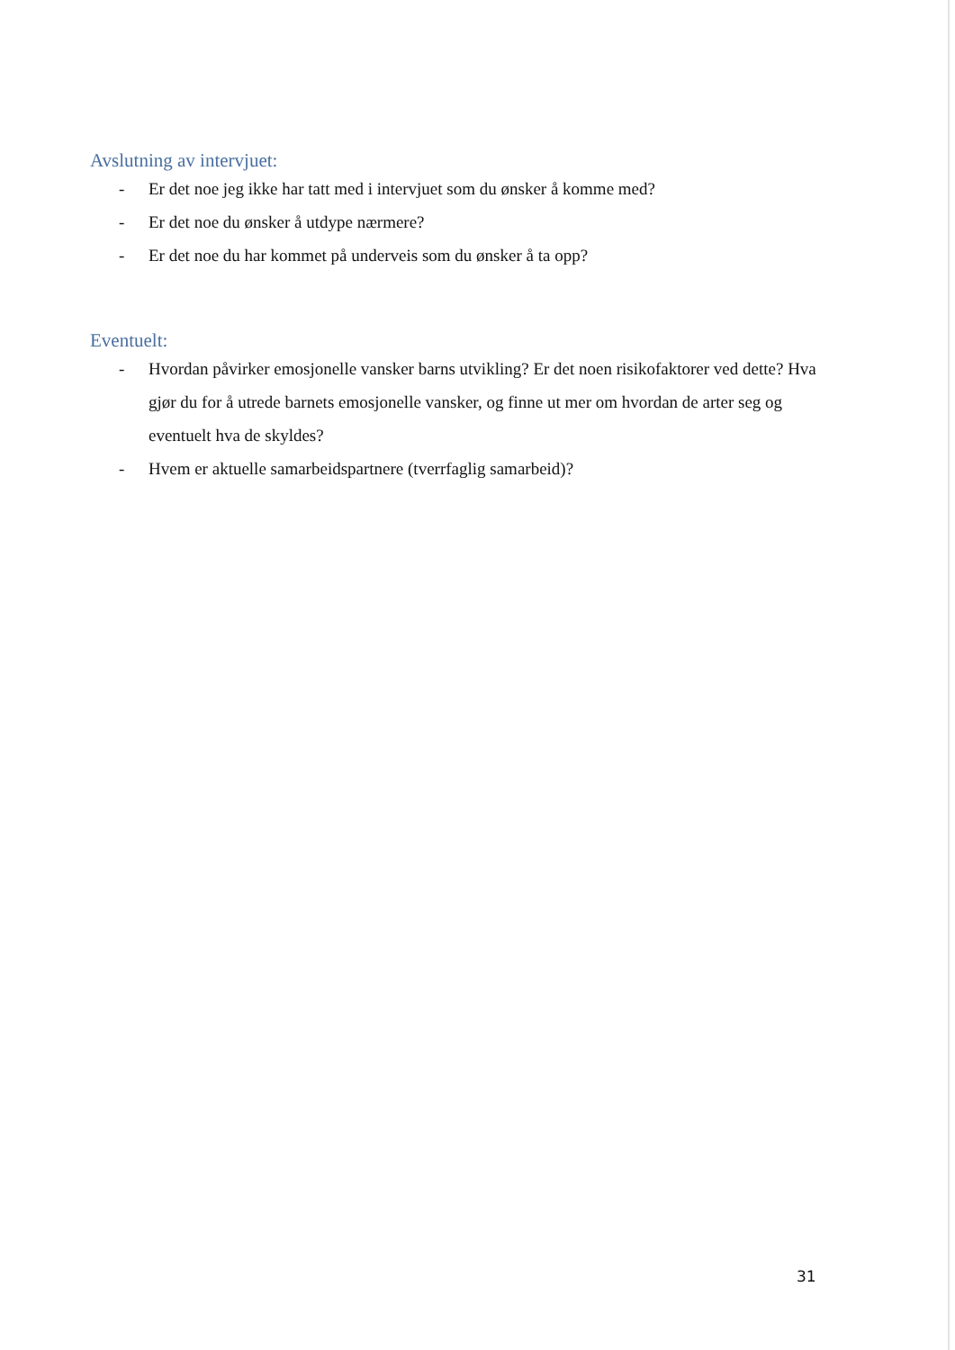Avslutning av intervjuet:
- Er det noe jeg ikke har tatt med i intervjuet som du ønsker å komme med?
- Er det noe du ønsker å utdype nærmere?
- Er det noe du har kommet på underveis som du ønsker å ta opp?
Eventuelt:
- Hvordan påvirker emosjonelle vansker barns utvikling? Er det noen risikofaktorer ved dette? Hva gjør du for å utrede barnets emosjonelle vansker, og finne ut mer om hvordan de arter seg og eventuelt hva de skyldes?
- Hvem er aktuelle samarbeidspartnere (tverrfaglig samarbeid)?
31